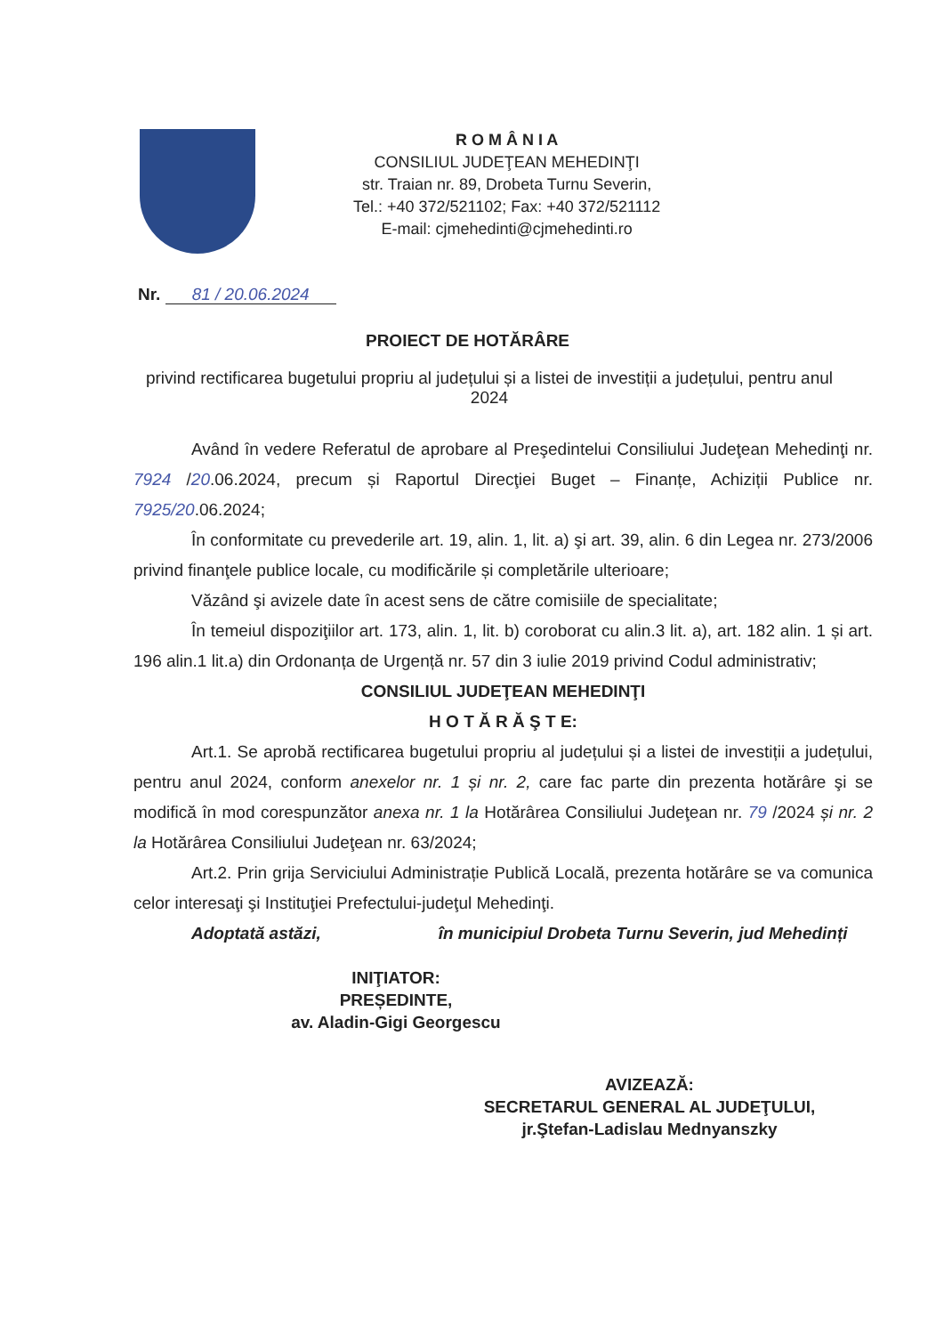R O M Â N I A
CONSILIUL JUDEŢEAN MEHEDINŢI
str. Traian nr. 89, Drobeta Turnu Severin,
Tel.: +40 372/521102; Fax: +40 372/521112
E-mail: cjmehedinti@cjmehedinti.ro
Nr. 81 / 20.06.2024
PROIECT DE HOTĂRÂRE
privind rectificarea bugetului propriu al județului și a listei de investiții a județului, pentru anul 2024
Având în vedere Referatul de aprobare al Preşedintelui Consiliului Judeţean Mehedinţi nr. 7924 /20.06.2024, precum și Raportul Direcţiei Buget – Finanțe, Achiziții Publice nr. 7925/20.06.2024;
În conformitate cu prevederile art. 19, alin. 1, lit. a) şi art. 39, alin. 6 din Legea nr. 273/2006 privind finanţele publice locale, cu modificările și completările ulterioare;
Văzând şi avizele date în acest sens de către comisiile de specialitate;
În temeiul dispoziţiilor art. 173, alin. 1, lit. b) coroborat cu alin.3 lit. a), art. 182 alin. 1 și art. 196 alin.1 lit.a) din Ordonanța de Urgență nr. 57 din 3 iulie 2019 privind Codul administrativ;
CONSILIUL JUDEŢEAN MEHEDINŢI
H O T Ă R Ă Ş T E:
Art.1. Se aprobă rectificarea bugetului propriu al județului și a listei de investiții a județului, pentru anul 2024, conform anexelor nr. 1 și nr. 2, care fac parte din prezenta hotărâre şi se modifică în mod corespunzător anexa nr. 1 la Hotărârea Consiliului Judeţean nr. 79 /2024 și nr. 2 la Hotărârea Consiliului Judeţean nr. 63/2024;
Art.2. Prin grija Serviciului Administrație Publică Locală, prezenta hotărâre se va comunica celor interesaţi şi Instituţiei Prefectului-judeţul Mehedinţi.
Adoptată astăzi, în municipiul Drobeta Turnu Severin, jud Mehedinți
INIŢIATOR:
PREȘEDINTE,
av. Aladin-Gigi Georgescu
AVIZEAZĂ:
SECRETARUL GENERAL AL JUDEŢULUI,
jr.Ştefan-Ladislau Mednyanszky